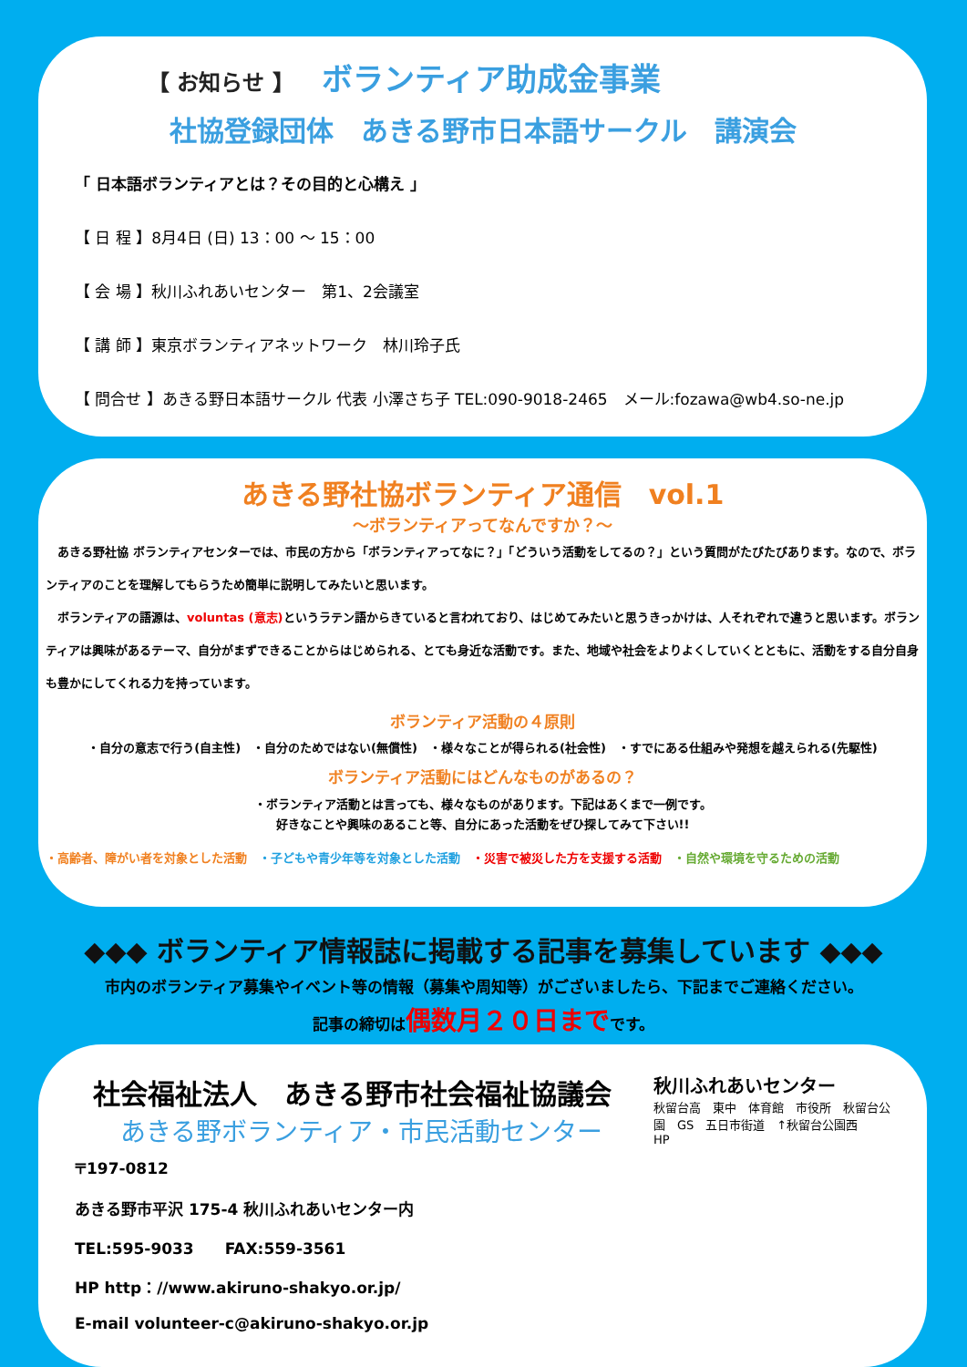【 お知らせ 】 ボランティア助成金事業
社協登録団体　あきる野市日本語サークル　講演会
「 日本語ボランティアとは？その目的と心構え 」
【 日 程 】8月4日 (日) 13：00 ～ 15：00
【 会 場 】秋川ふれあいセンター　第1、2会議室
【 講 師 】東京ボランティアネットワーク　林川玲子氏
【 問合せ 】あきる野日本語サークル 代表 小澤さち子 TEL:090-9018-2465　メール:fozawa@wb4.so-ne.jp
あきる野社協ボランティア通信　vol.1
～ボランティアってなんですか？～
　あきる野社協 ボランティアセンターでは、市民の方から「ボランティアってなに？」「どういう活動をしてるの？」という質問がたびたびあります。なので、ボランティアのことを理解してもらうため簡単に説明してみたいと思います。
　ボランティアの語源は、voluntas (意志) というラテン語からきていると言われており、はじめてみたいと思うきっかけは、人それぞれで違うと思います。ボランティアは興味があるテーマ、自分がまずできることからはじめられる、とても身近な活動です。また、地域や社会をよりよくしていくとともに、活動をする自分自身も豊かにしてくれる力を持っています。
ボランティア活動の４原則
・自分の意志で行う(自主性)　・自分のためではない(無償性)　・様々なことが得られる(社会性)　・すでにある仕組みや発想を越えられる(先駆性)
ボランティア活動にはどんなものがあるの？
・ボランティア活動とは言っても、様々なものがあります。下記はあくまで一例です。
好きなことや興味のあること等、自分にあった活動をぜひ探してみて下さい!!
・高齢者、障がい者を対象とした活動　・子どもや青少年等を対象とした活動　・災害で被災した方を支援する活動　・自然や環境を守るための活動
◆◆◆ ボランティア情報誌に掲載する記事を募集しています ◆◆◆
市内のボランティア募集やイベント等の情報（募集や周知等）がございましたら、下記までご連絡ください。
記事の締切は偶数月２０日までです。
社会福祉法人　あきる野市社会福祉協議会
あきる野ボランティア・市民活動センター
〒197-0812
あきる野市平沢 175-4 秋川ふれあいセンター内
TEL:595-9033　　FAX:559-3561
HP http：//www.akiruno-shakyo.or.jp/
E-mail volunteer-c@akiruno-shakyo.or.jp
秋川ふれあいセンター
秋留台高　東中　体育館　市役所　秋留台公園　GS　五日市街道　↑秋留台公園西
HP